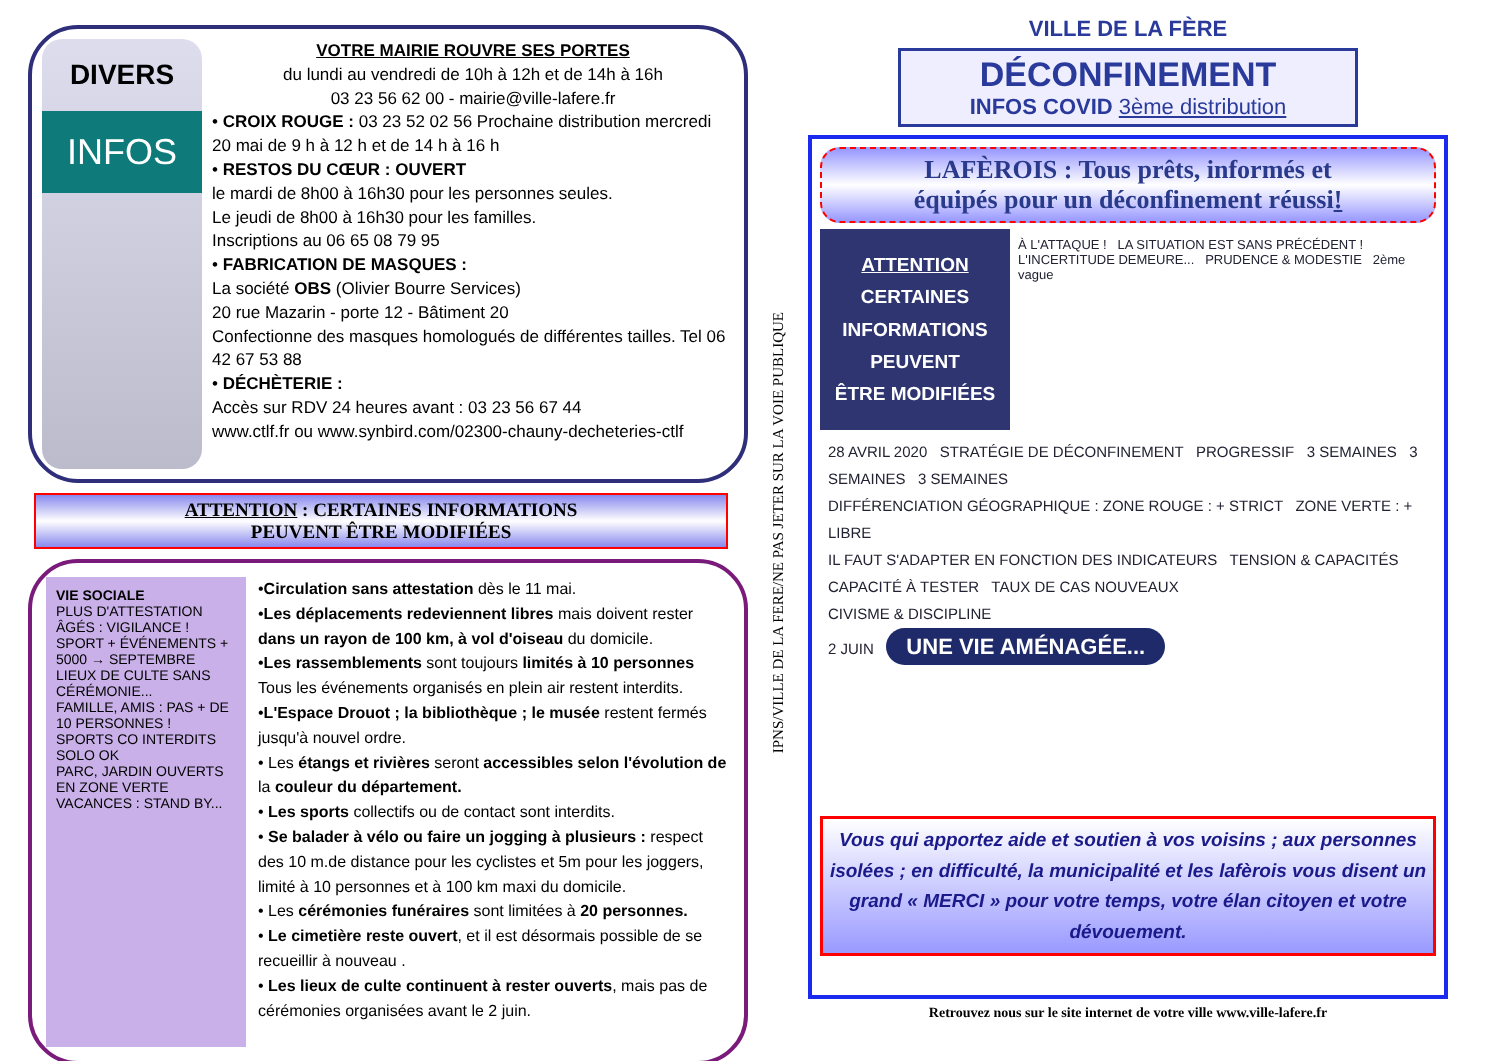DIVERS
INFOS
VOTRE MAIRIE ROUVRE SES PORTES
du lundi au vendredi de 10h à 12h et de 14h à 16h
03 23 56 62 00 - mairie@ville-lafere.fr
• CROIX ROUGE : 03 23 52 02 56 Prochaine distribution mercredi 20 mai de 9 h à 12 h et de 14 h à 16 h
• RESTOS DU CŒUR : OUVERT
le mardi de 8h00 à 16h30 pour les personnes seules.
Le jeudi de 8h00 à 16h30 pour les familles.
Inscriptions au 06 65 08 79 95
• FABRICATION DE MASQUES :
La société OBS (Olivier Bourre Services)
20 rue Mazarin - porte 12 - Bâtiment 20
Confectionne des masques homologués de différentes tailles. Tel 06 42 67 53 88
• DÉCHÈTERIE :
Accès sur RDV 24 heures avant : 03 23 56 67 44
www.ctlf.fr ou www.synbird.com/02300-chauny-decheteries-ctlf
ATTENTION : CERTAINES INFORMATIONS
PEUVENT ÊTRE MODIFIÉES
VIE SOCIALE
PLUS D'ATTESTATION
ÂGÉS : VIGILANCE !
SPORT + ÉVÉNEMENTS + 5000 → SEPTEMBRE
LIEUX DE CULTE SANS CÉRÉMONIE...
FAMILLE, AMIS : PAS + DE 10 PERSONNES !
SPORTS CO INTERDITS
SOLO OK
PARC, JARDIN OUVERTS EN ZONE VERTE
VACANCES : STAND BY...
•Circulation sans attestation dès le 11 mai.
•Les déplacements redeviennent libres mais doivent rester dans un rayon de 100 km, à vol d'oiseau du domicile.
•Les rassemblements sont toujours limités à 10 personnes Tous les événements organisés en plein air restent interdits.
•L'Espace Drouot ; la bibliothèque ; le musée restent fermés jusqu'à nouvel ordre.
• Les étangs et rivières seront accessibles selon l'évolution de la couleur du département.
• Les sports collectifs ou de contact sont interdits.
• Se balader à vélo ou faire un jogging à plusieurs : respect des 10 m.de distance pour les cyclistes et 5m pour les joggers, limité à 10 personnes et à 100 km maxi du domicile.
• Les cérémonies funéraires sont limitées à 20 personnes.
• Le cimetière reste ouvert, et il est désormais possible de se recueillir à nouveau .
• Les lieux de culte continuent à rester ouverts, mais pas de cérémonies organisées avant le 2 juin.
IPNS/VILLE DE LA FERE/NE PAS JETER SUR LA VOIE PUBLIQUE
VILLE DE LA FÈRE
DÉCONFINEMENT
INFOS COVID 3ème distribution
LAFÈROIS : Tous prêts, informés et
équipés pour un déconfinement réussi!
ATTENTION
CERTAINES
INFORMATIONS
PEUVENT
ÊTRE MODIFIÉES
À L'ATTAQUE ! LA SITUATION EST SANS PRÉCÉDENT ! L'INCERTITUDE DEMEURE... PRUDENCE & MODESTIE 2ème vague
28 AVRIL 2020 STRATÉGIE DE DÉCONFINEMENT PROGRESSIF 3 SEMAINES 3 SEMAINES 3 SEMAINES
DIFFÉRENCIATION GÉOGRAPHIQUE : ZONE ROUGE : + STRICT ZONE VERTE : + LIBRE
IL FAUT S'ADAPTER EN FONCTION DES INDICATEURS TENSION & CAPACITÉS CAPACITÉ À TESTER TAUX DE CAS NOUVEAUX
CIVISME & DISCIPLINE
2 JUIN UNE VIE AMÉNAGÉE...
Vous qui apportez aide et soutien à vos voisins ; aux personnes isolées ; en difficulté, la municipalité et les lafèrois vous disent un grand « MERCI » pour votre temps, votre élan citoyen et votre dévouement.
Retrouvez nous sur le site internet de votre ville www.ville-lafere.fr